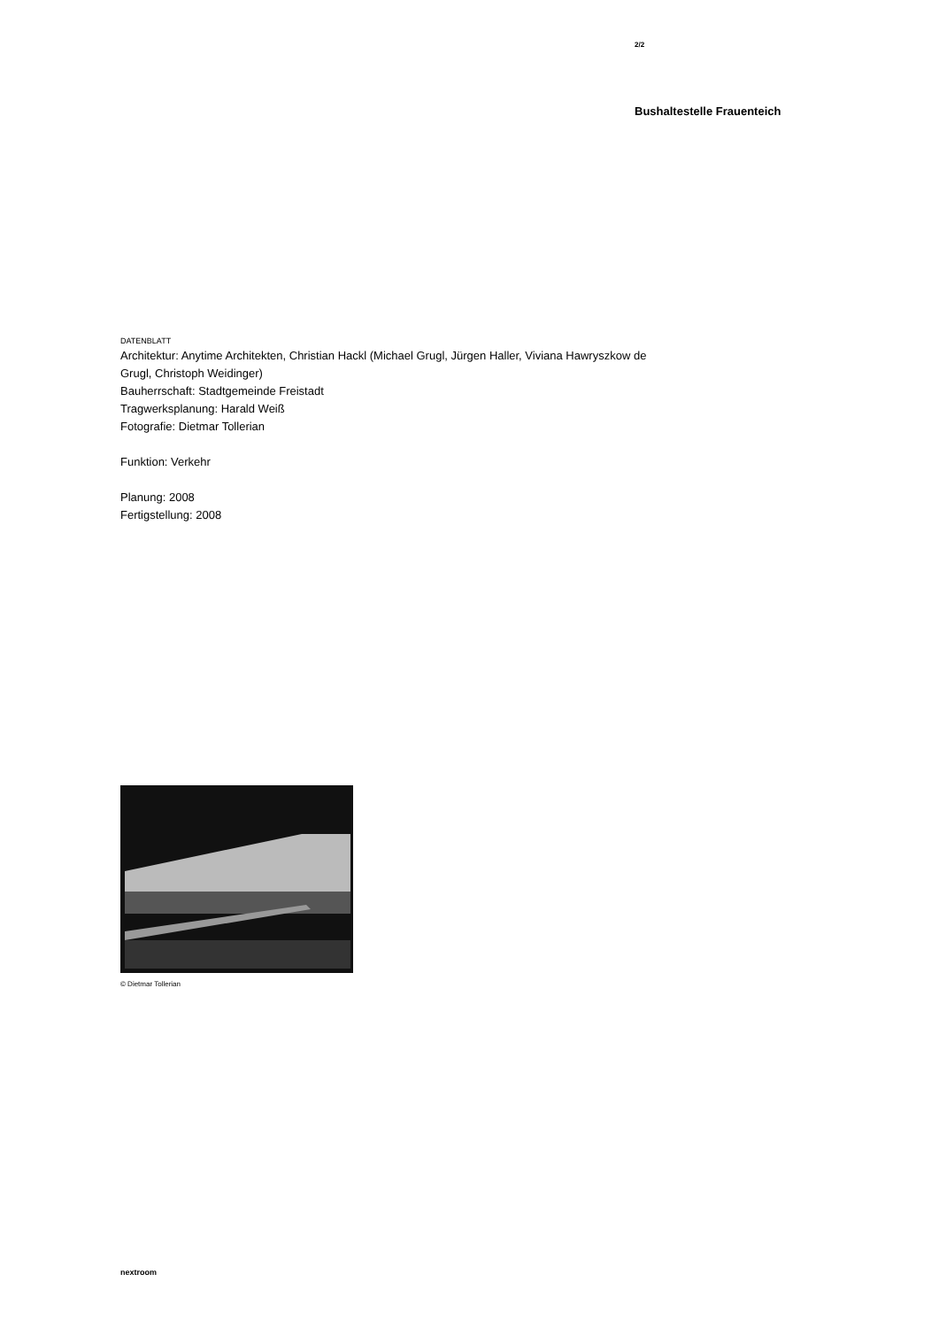2/2
Bushaltestelle Frauenteich
DATENBLATT
Architektur: Anytime Architekten, Christian Hackl (Michael Grugl, Jürgen Haller, Viviana Hawryszkow de Grugl, Christoph Weidinger)
Bauherrschaft: Stadtgemeinde Freistadt
Tragwerksplanung: Harald Weiß
Fotografie: Dietmar Tollerian
Funktion: Verkehr
Planung: 2008
Fertigstellung: 2008
© Dietmar Tollerian
nextroom